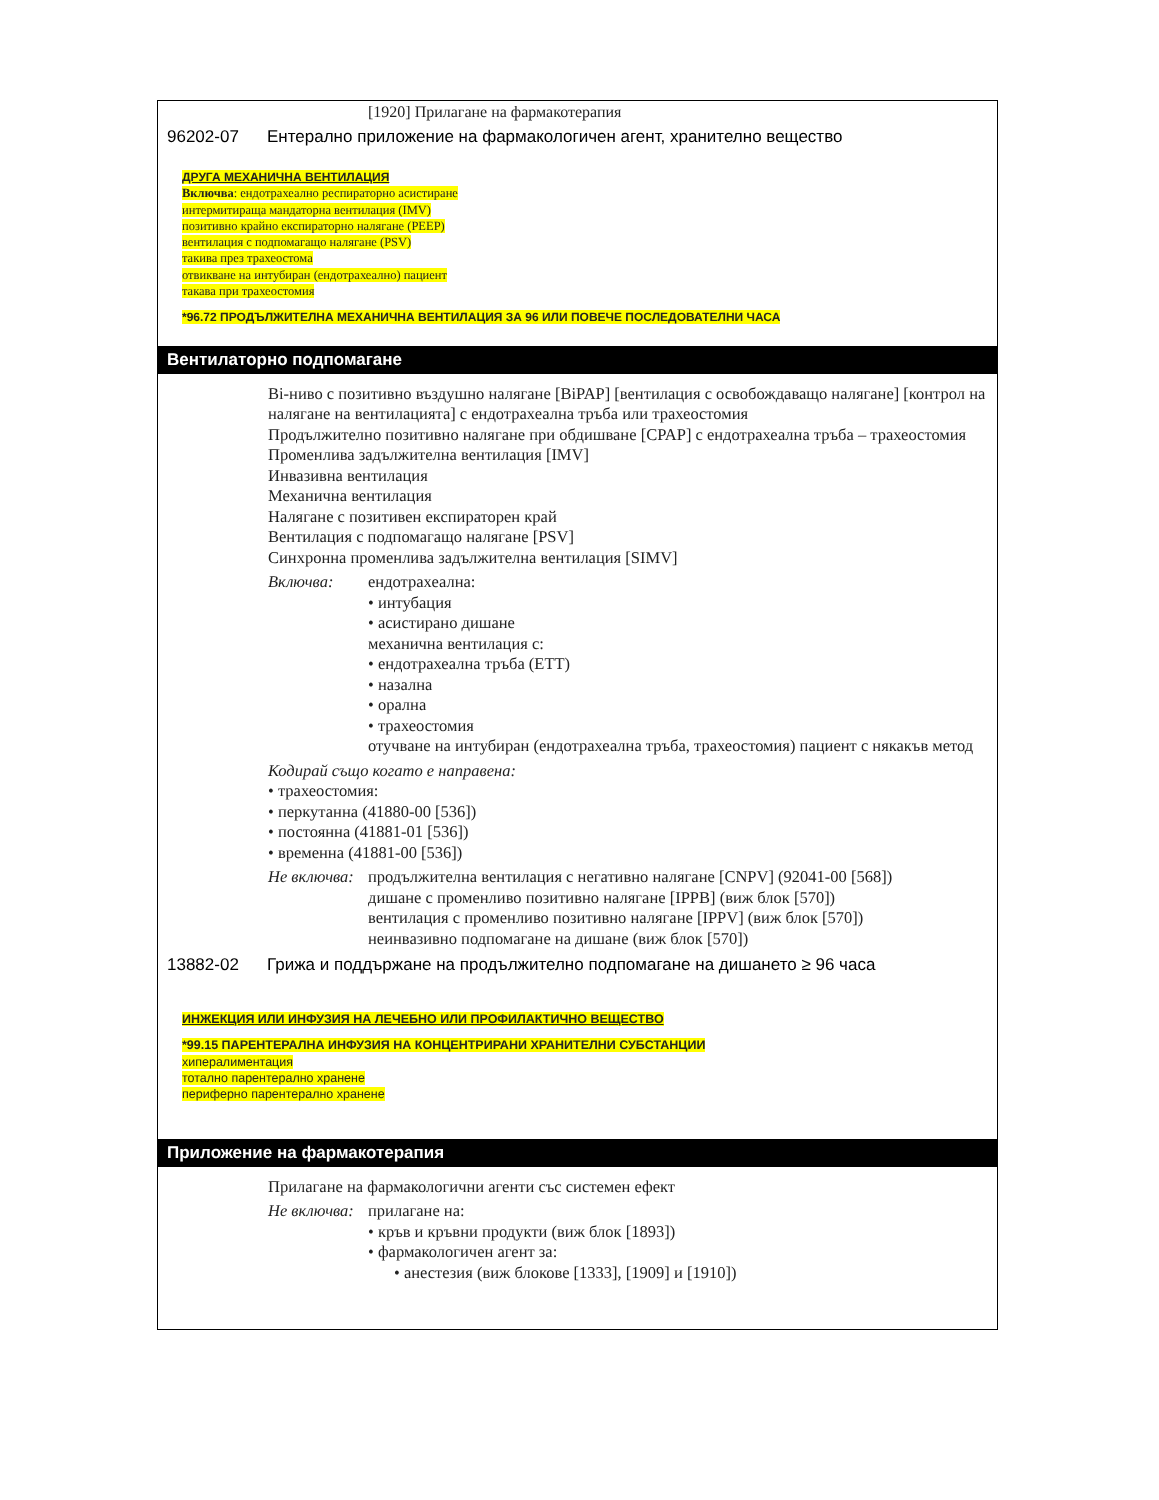[1920] Прилагане на фармакотерапия
96202-07 Ентерално приложение на фармакологичен агент, хранително вещество
ДРУГА МЕХАНИЧНА ВЕНТИЛАЦИЯ
Включва: ендотрахеално респираторно асистиране
интермитираща мандаторна вентилация (IMV)
позитивно крайно експираторно налягане (PEEP)
вентилация с подпомагащо налягане (PSV)
такива през трахеостома
отвикване на интубиран (ендотрахеално) пациент
такава при трахеостомия
*96.72 ПРОДЪЛЖИТЕЛНА МЕХАНИЧНА ВЕНТИЛАЦИЯ ЗА 96 ИЛИ ПОВЕЧЕ ПОСЛЕДОВАТЕЛНИ ЧАСА
Вентилаторно подпомагане
Bi-ниво с позитивно въздушно налягане [BiPAP] [вентилация с освобождаващо налягане] [контрол на налягане на вентилацията] с ендотрахеална тръба или трахеостомия
Продължително позитивно налягане при обдишване [CPAP] с ендотрахеална тръба – трахеостомия
Променлива задължителна вентилация [IMV]
Инвазивна вентилация
Механична вентилация
Налягане с позитивен експираторен край
Вентилация с подпомагащо налягане [PSV]
Синхронна променлива задължителна вентилация [SIMV]
Включва: ендотрахеална:
• интубация
• асистирано дишане
механична вентилация с:
• ендотрахеална тръба (ETT)
• назална
• орална
• трахеостомия
отучване на интубиран (ендотрахеална тръба, трахеостомия) пациент с някакъв метод
Кодирай също когато е направена:
• трахеостомия:
• перкутанна (41880-00 [536])
• постоянна (41881-01 [536])
• временна (41881-00 [536])
Не включва:
продължителна вентилация с негативно налягане [CNPV] (92041-00 [568])
дишане с променливо позитивно налягане [IPPB] (виж блок [570])
вентилация с променливо позитивно налягане [IPPV] (виж блок [570])
неинвазивно подпомагане на дишане (виж блок [570])
13882-02 Грижа и поддържане на продължително подпомагане на дишането ≥ 96 часа
ИНЖЕКЦИЯ ИЛИ ИНФУЗИЯ НА ЛЕЧЕБНО ИЛИ ПРОФИЛАКТИЧНО ВЕЩЕСТВО
*99.15 ПАРЕНТЕРАЛНА ИНФУЗИЯ НА КОНЦЕНТРИРАНИ ХРАНИТЕЛНИ СУБСТАНЦИИ
хипералиментация
тотално парентерално хранене
периферно парентерално хранене
Приложение на фармакотерапия
Прилагане на фармакологични агенти със системен ефект
Не включва:
прилагане на:
• кръв и кръвни продукти (виж блок [1893])
• фармакологичен агент за:
• анестезия (виж блокове [1333], [1909] и [1910])